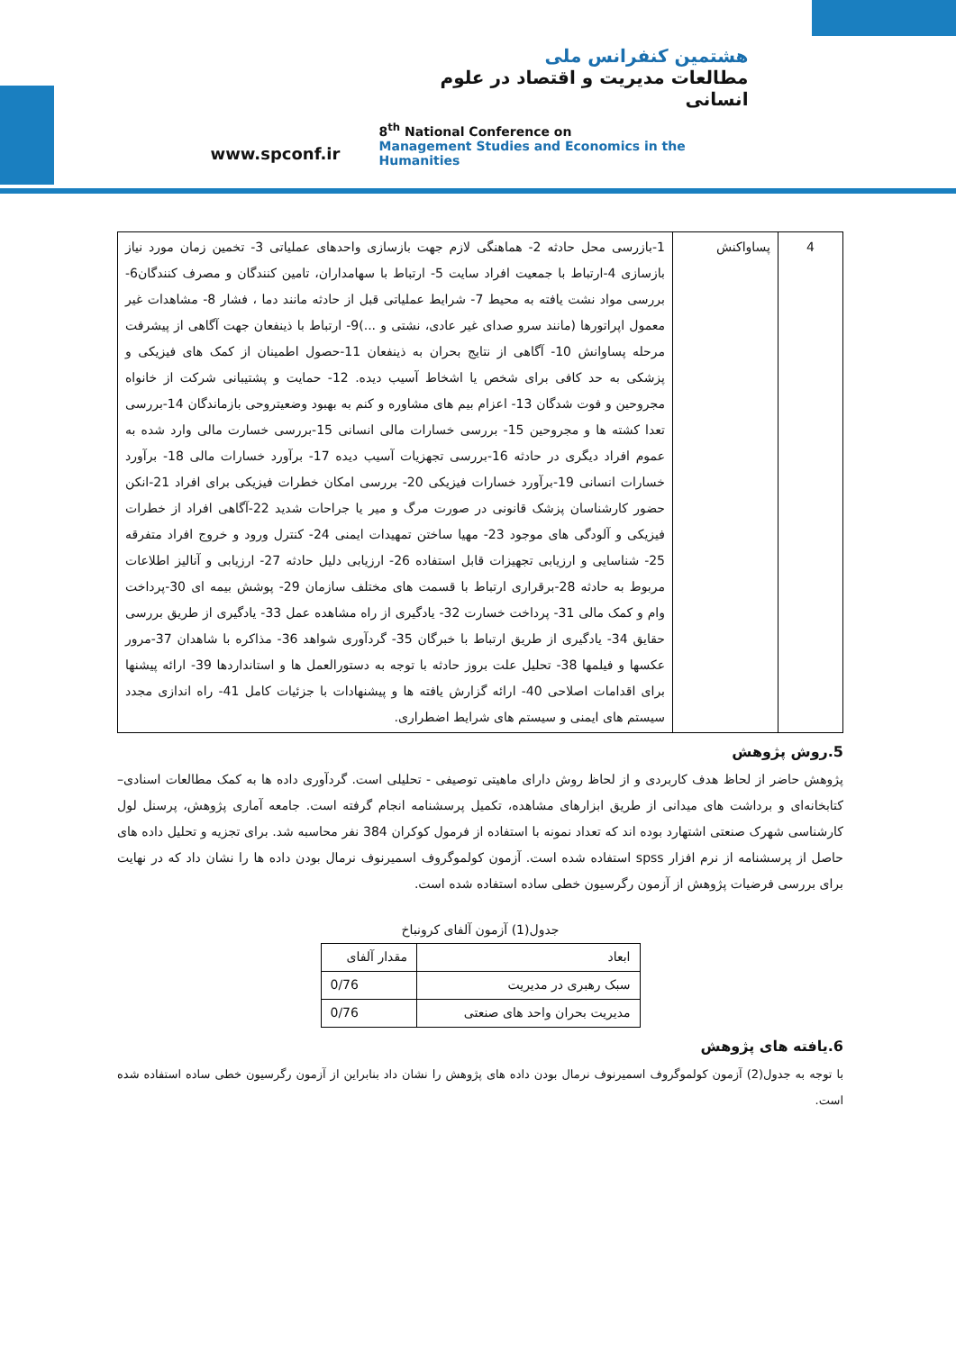www.spconf.ir
هشتمین کنفرانس ملی
مطالعات مدیریت و اقتصاد در علوم انسانی
8<sup>th</sup> National Conference on
Management Studies and Economics in the Humanities
| 4 | پساواکنش | 1-بازرسی محل حادثه 2- هماهنگی لازم جهت بازسازی واحدهای عملیاتی 3- تخمین زمان مورد نیاز بازسازی 4-ارتباط با جمعیت افراد سایت 5- ارتباط با سهامداران، تامین کنندگان و مصرف کنندگان6- بررسی مواد نشت یافته به محیط 7- شرایط عملیاتی قبل از حادثه مانند دما ، فشار 8- مشاهدات غیر معمول اپراتورها (مانند سرو صدای غیر عادی، نشتی و ...)9- ارتباط با ذینفعان جهت آگاهی از پیشرفت مرحله پساوانش 10- آگاهی از نتایج بحران به ذینفعان 11-حصول اطمینان از کمک های فیزیکی و پزشکی به حد کافی برای شخص یا اشخاط آسیب دیده. 12- حمایت و پشتیبانی شرکت از خانواه مجروحین و فوت شدگان 13- اعزام بیم های مشاوره و کنم به بهبود وضعیتروحی بازماندگان 14-بررسی تعدا کشته ها و مجروحین 15- بررسی خسارات مالی انسانی 15-بررسی خسارت مالی وارد شده به عموم افراد دیگری در حادثه 16-بررسی تجهزیات آسیب دیده 17- برآورد خسارات مالی 18- برآورد خسارات انسانی 19-برآورد خسارات فیزیکی 20- بررسی امکان خطرات فیزیکی برای افراد 21-انکن حضور کارشناسان پزشک قانونی در صورت مرگ و میر یا جراحات شدید 22-آگاهی افراد از خطرات فیزیکی و آلودگی های موجود 23- مهیا ساختن تمهیدات ایمنی 24- کنترل ورود و خروج افراد متفرقه 25- شناسایی و ارزیابی تجهیزات قابل استفاده 26- ارزیابی دلیل حادثه 27- ارزیابی و آنالیز اطلاعات مربوط به حادثه 28-برقراری ارتباط با قسمت های مختلف سازمان 29- پوشش بیمه ای 30-پرداخت وام و کمک مالی 31- پرداخت خسارت 32- یادگیری از راه مشاهده عمل 33- یادگیری از طریق بررسی حقایق 34- یادگیری از طریق ارتباط با خبرگان 35- گردآوری شواهد 36- مذاکره با شاهدان 37-مرور عکسها و فیلمها 38- تحلیل علت بروز حادثه با توجه به دستورالعمل ها و استانداردها 39- ارائه پیشنها برای اقدامات اصلاحی 40- ارائه گزارش یافته ها و پیشنهادات با جزئیات کامل 41- راه اندازی مجدد سیستم های ایمنی و سیستم های شرایط اضطراری. |
5.روش پژوهش
پژوهش حاضر از لحاظ هدف کاربردی و از لحاظ روش دارای ماهیتی توصیفی - تحلیلی است. گردآوری داده ها به کمک مطالعات اسنادی– کتابخانه‌ای و برداشت های میدانی از طریق ابزارهای مشاهده، تکمیل پرسشنامه انجام گرفته است. جامعه آماری پژوهش، پرسنل لول کارشناسی شهرک صنعتی اشتهارد بوده اند که تعداد نمونه با استفاده از فرمول کوکران 384 نفر محاسبه شد. برای تجزیه و تحلیل داده های حاصل از پرسشنامه از نرم افزار spss استفاده شده است. آزمون کولموگروف اسمیرنوف نرمال بودن داده ها را نشان داد که در نهایت برای بررسی فرضیات پژوهش از آزمون رگرسیون خطی ساده استفاده شده است.
جدول(1) آزمون آلفای کرونباخ
| ابعاد | مقدار آلفای |
| --- | --- |
| سبک رهبری در مدیریت | 0/76 |
| مدیریت بحران واحد های صنعتی | 0/76 |
6.یافته های پژوهش
با توجه به جدول(2) آزمون کولموگروف اسمیرنوف نرمال بودن داده های پژوهش را نشان داد بنابراین از آزمون رگرسیون خطی ساده استفاده شده است.